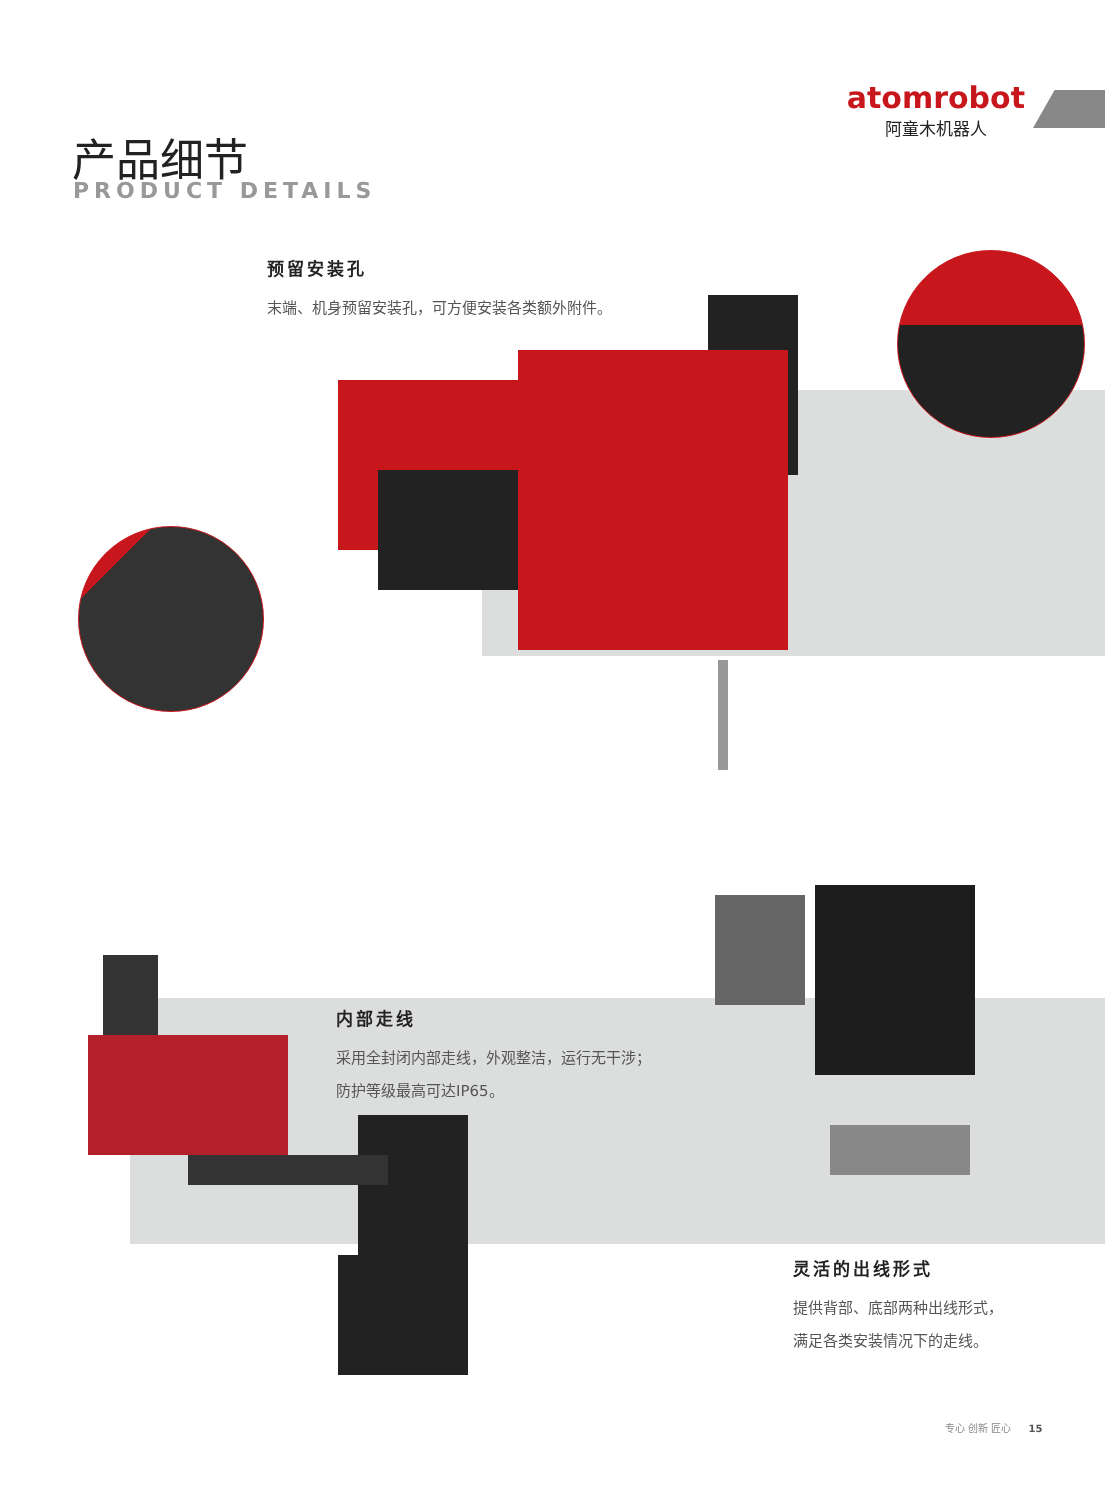atomrobot
阿童木机器人
产品细节
PRODUCT DETAILS
预留安装孔
末端、机身预留安装孔，可方便安装各类额外附件。
内部走线
采用全封闭内部走线，外观整洁，运行无干涉；
防护等级最高可达IP65。
灵活的出线形式
提供背部、底部两种出线形式，
满足各类安装情况下的走线。
专心 创新 匠心 15